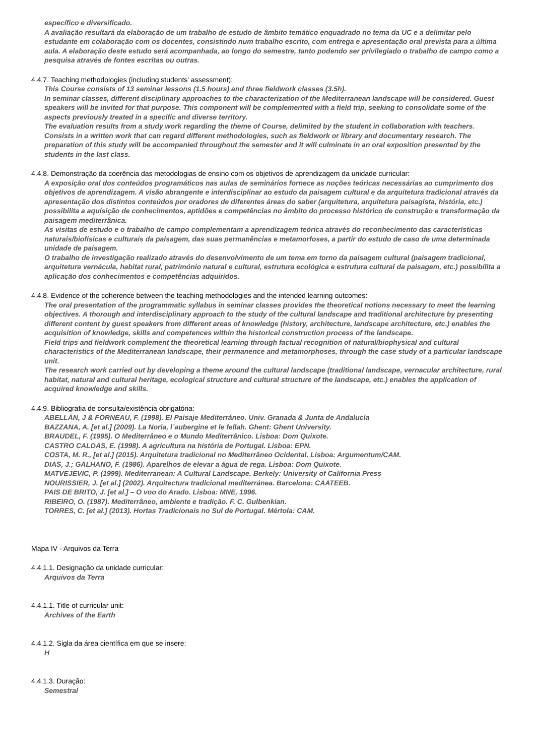específico e diversificado.
A avaliação resultará da elaboração de um trabalho de estudo de âmbito temático enquadrado no tema da UC e a delimitar pelo estudante em colaboração com os docentes, consistindo num trabalho escrito, com entrega e apresentação oral prevista para a última aula. A elaboração deste estudo será acompanhada, ao longo do semestre, tanto podendo ser privilegiado o trabalho de campo como a pesquisa através de fontes escritas ou outras.
4.4.7. Teaching methodologies (including students' assessment):
This Course consists of 13 seminar lessons (1.5 hours) and three fieldwork classes (3.5h).
In seminar classes, different disciplinary approaches to the characterization of the Mediterranean landscape will be considered. Guest speakers will be invited for that purpose. This component will be complemented with a field trip, seeking to consolidate some of the aspects previously treated in a specific and diverse territory.
The evaluation results from a study work regarding the theme of Course, delimited by the student in collaboration with teachers. Consists in a written work that can regard different methodologies, such as fieldwork or library and documentary research. The preparation of this study will be accompanied throughout the semester and it will culminate in an oral exposition presented by the students in the last class.
4.4.8. Demonstração da coerência das metodologias de ensino com os objetivos de aprendizagem da unidade curricular:
A exposição oral dos conteúdos programáticos nas aulas de seminários fornece as noções teóricas necessárias ao cumprimento dos objetivos de aprendizagem. A visão abrangente e interdisciplinar ao estudo da paisagem cultural e da arquitetura tradicional através da apresentação dos distintos conteúdos por oradores de diferentes áreas do saber (arquitetura, arquitetura paisagista, história, etc.) possibilita a aquisição de conhecimentos, aptidões e competências no âmbito do processo histórico de construção e transformação da paisagem mediterrânica.
As visitas de estudo e o trabalho de campo complementam a aprendizagem teórica através do reconhecimento das características naturais/biofísicas e culturais da paisagem, das suas permanências e metamorfoses, a partir do estudo de caso de uma determinada unidade de paisagem.
O trabalho de investigação realizado através do desenvolvimento de um tema em torno da paisagem cultural (paisagem tradicional, arquitetura vernácula, habitat rural, património natural e cultural, estrutura ecológica e estrutura cultural da paisagem, etc.) possibilita a aplicação dos conhecimentos e competências adquiridos.
4.4.8. Evidence of the coherence between the teaching methodologies and the intended learning outcomes:
The oral presentation of the programmatic syllabus in seminar classes provides the theoretical notions necessary to meet the learning objectives. A thorough and interdisciplinary approach to the study of the cultural landscape and traditional architecture by presenting different content by guest speakers from different areas of knowledge (history, architecture, landscape architecture, etc.) enables the acquisition of knowledge, skills and competences within the historical construction process of the landscape.
Field trips and fieldwork complement the theoretical learning through factual recognition of natural/biophysical and cultural characteristics of the Mediterranean landscape, their permanence and metamorphoses, through the case study of a particular landscape unit.
The research work carried out by developing a theme around the cultural landscape (traditional landscape, vernacular architecture, rural habitat, natural and cultural heritage, ecological structure and cultural structure of the landscape, etc.) enables the application of acquired knowledge and skills.
4.4.9. Bibliografia de consulta/existência obrigatória:
ABELLÁN, J & FORNEAU, F. (1998). El Paisaje Mediterráneo. Univ. Granada & Junta de Andalucía
BAZZANA, A. [et al.] (2009). La Noria, l´aubergine et le fellah. Ghent: Ghent University.
BRAUDEL, F. (1995). O Mediterrâneo e o Mundo Mediterrânico. Lisboa: Dom Quixote.
CASTRO CALDAS, E. (1998). A agricultura na história de Portugal. Lisboa: EPN.
COSTA, M. R., [et al.] (2015). Arquitetura tradicional no Mediterrâneo Ocidental. Lisboa: Argumentum/CAM.
DIAS, J.; GALHANO, F. (1986). Aparelhos de elevar a água de rega. Lisboa: Dom Quixote.
MATVEJEVIC, P. (1999). Mediterranean: A Cultural Landscape. Berkely: University of California Press
NOURISSIER, J. [et al.] (2002). Arquitectura tradicional mediterránea. Barcelona: CAATEEB.
PAIS DE BRITO, J. [et al.] – O voo do Arado. Lisboa: MNE, 1996.
RIBEIRO, O. (1987). Mediterrâneo, ambiente e tradição. F. C. Gulbenkian.
TORRES, C. [et al.] (2013). Hortas Tradicionais no Sul de Portugal. Mértola: CAM.
Mapa IV - Arquivos da Terra
4.4.1.1. Designação da unidade curricular:
Arquivos da Terra
4.4.1.1. Title of curricular unit:
Archives of the Earth
4.4.1.2. Sigla da área científica em que se insere:
H
4.4.1.3. Duração:
Semestral